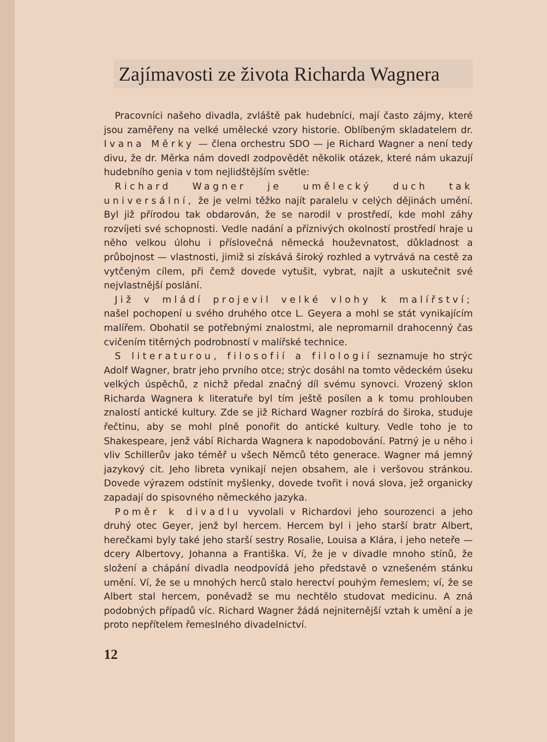Zajímavosti ze života Richarda Wagnera
Pracovníci našeho divadla, zvláště pak hudebníci, mají často zájmy, které jsou zaměřeny na velké umělecké vzory historie. Oblíbeným skladatelem dr. Ivana Měrky — člena orchestru SDO — je Richard Wagner a není tedy divu, že dr. Měrka nám dovedl zodpovědět několik otázek, které nám ukazují hudebního genia v tom nejlidštějším světle:
Richard Wagner je umělecký duch tak universální, že je velmi těžko najít paralelu v celých dějinách umění. Byl již přírodou tak obdarován, že se narodil v prostředí, kde mohl záhy rozvíjeti své schopnosti. Vedle nadání a příznivých okolností prostředí hraje u něho velkou úlohu i příslovečná německá houževnatost, důkladnost a průbojnost — vlastnosti, jimiž si získává široký rozhled a vytrvává na cestě za vytčeným cílem, při čemž dovede vytušit, vybrat, najít a uskutečnit své nejvlastnější poslání.
Již v mládí projevil velké vlohy k malířství; našel pochopení u svého druhého otce L. Geyera a mohl se stát vynikajícím malířem. Obohatil se potřebnými znalostmi, ale nepromarnil drahocenný čas cvičením titěrných podrobností v malířské technice.
S literaturou, filosofií a filologií seznamuje ho strýc Adolf Wagner, bratr jeho prvního otce; strýc dosáhl na tomto vědeckém úseku velkých úspěchů, z nichž předal značný díl svému synovci. Vrozený sklon Richarda Wagnera k literatuře byl tím ještě posílen a k tomu prohlouben znalostí antické kultury. Zde se již Richard Wagner rozbírá do široka, studuje řečtinu, aby se mohl plně ponořit do antické kultury. Vedle toho je to Shakespeare, jenž vábí Richarda Wagnera k napodobování. Patrný je u něho i vliv Schillerův jako téměř u všech Němců této generace. Wagner má jemný jazykový cit. Jeho libreta vynikají nejen obsahem, ale i veršovou stránkou. Dovede výrazem odstínit myšlenky, dovede tvořit i nová slova, jež organicky zapadají do spisovného německého jazyka.
Poměr k divadlu vyvolali v Richardovi jeho sourozenci a jeho druhý otec Geyer, jenž byl hercem. Hercem byl i jeho starší bratr Albert, herečkami byly také jeho starší sestry Rosalie, Louisa a Klára, i jeho neteře — dcery Albertovy, Johanna a Františka. Ví, že je v divadle mnoho stínů, že složení a chápání divadla neodpovídá jeho představě o vznešeném stánku umění. Ví, že se u mnohých herců stalo herectví pouhým řemeslem; ví, že se Albert stal hercem, poněvadž se mu nechtělo studovat medicinu. A zná podobných případů víc. Richard Wagner žádá nejniternější vztah k umění a je proto nepřítelem řemeslného divadelnictví.
12